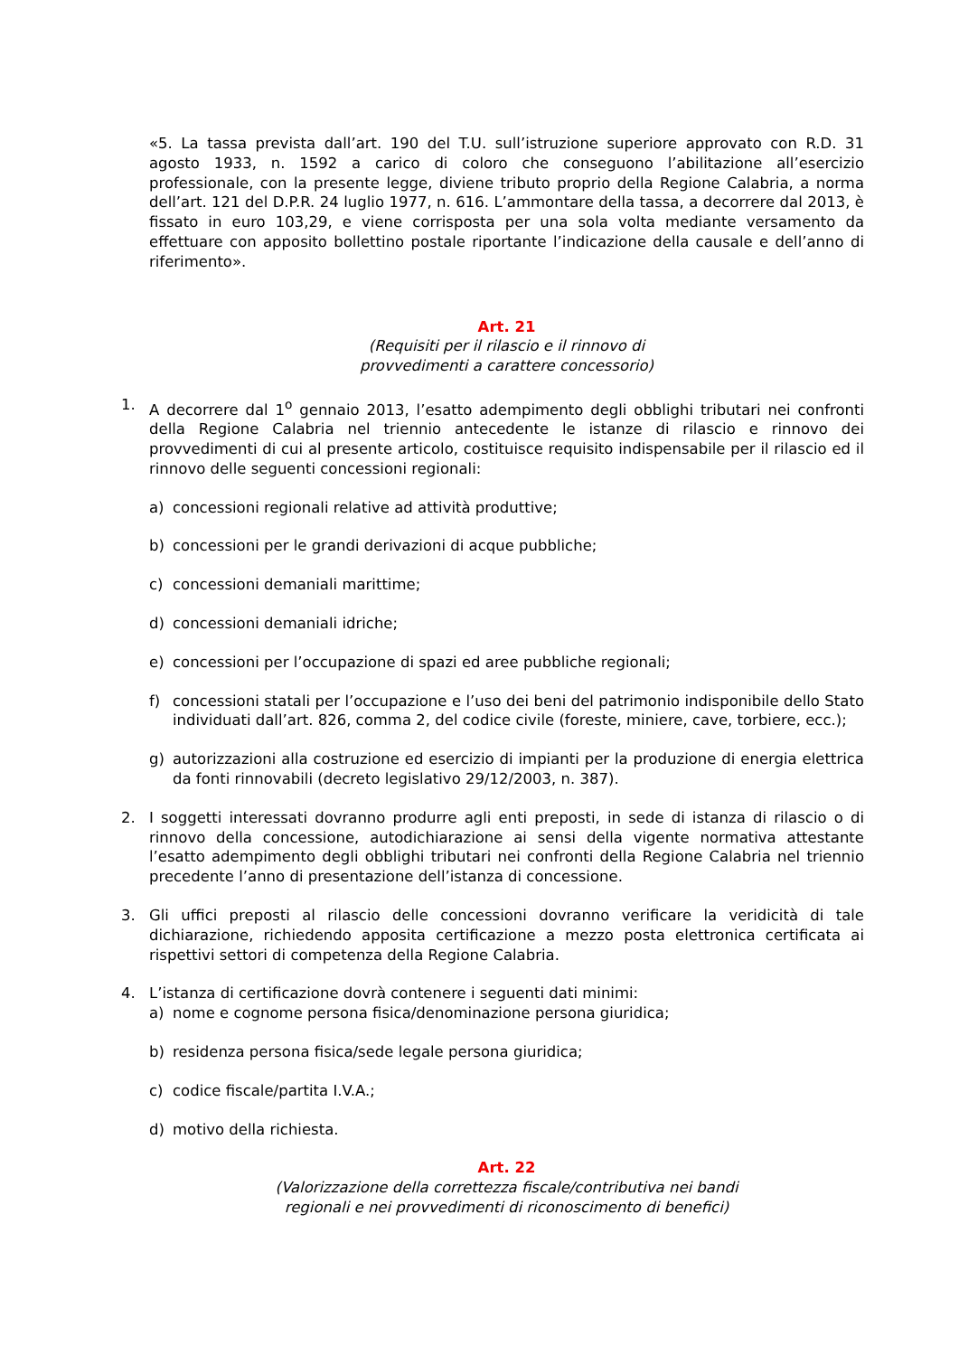«5. La tassa prevista dall’art. 190 del T.U. sull’istruzione superiore approvato con R.D. 31 agosto 1933, n. 1592 a carico di coloro che conseguono l’abilitazione all’esercizio professionale, con la presente legge, diviene tributo proprio della Regione Calabria, a norma dell’art. 121 del D.P.R. 24 luglio 1977, n. 616. L’ammontare della tassa, a decorrere dal 2013, è fissato in euro 103,29, e viene corrisposta per una sola volta mediante versamento da effettuare con apposito bollettino postale riportante l’indicazione della causale e dell’anno di riferimento».
Art. 21
(Requisiti per il rilascio e il rinnovo di
provvedimenti a carattere concessorio)
1. A decorrere dal 1<sup>o</sup> gennaio 2013, l’esatto adempimento degli obblighi tributari nei confronti della Regione Calabria nel triennio antecedente le istanze di rilascio e rinnovo dei provvedimenti di cui al presente articolo, costituisce requisito indispensabile per il rilascio ed il rinnovo delle seguenti concessioni regionali:
a) concessioni regionali relative ad attività produttive;
b) concessioni per le grandi derivazioni di acque pubbliche;
c) concessioni demaniali marittime;
d) concessioni demaniali idriche;
e) concessioni per l’occupazione di spazi ed aree pubbliche regionali;
f) concessioni statali per l’occupazione e l’uso dei beni del patrimonio indisponibile dello Stato individuati dall’art. 826, comma 2, del codice civile (foreste, miniere, cave, torbiere, ecc.);
g) autorizzazioni alla costruzione ed esercizio di impianti per la produzione di energia elettrica da fonti rinnovabili (decreto legislativo 29/12/2003, n. 387).
2. I soggetti interessati dovranno produrre agli enti preposti, in sede di istanza di rilascio o di rinnovo della concessione, autodichiarazione ai sensi della vigente normativa attestante l’esatto adempimento degli obblighi tributari nei confronti della Regione Calabria nel triennio precedente l’anno di presentazione dell’istanza di concessione.
3. Gli uffici preposti al rilascio delle concessioni dovranno verificare la veridicità di tale dichiarazione, richiedendo apposita certificazione a mezzo posta elettronica certificata ai rispettivi settori di competenza della Regione Calabria.
4. L’istanza di certificazione dovrà contenere i seguenti dati minimi:
a) nome e cognome persona fisica/denominazione persona giuridica;
b) residenza persona fisica/sede legale persona giuridica;
c) codice fiscale/partita I.V.A.;
d) motivo della richiesta.
Art. 22
(Valorizzazione della correttezza fiscale/contributiva nei bandi
regionali e nei provvedimenti di riconoscimento di benefici)